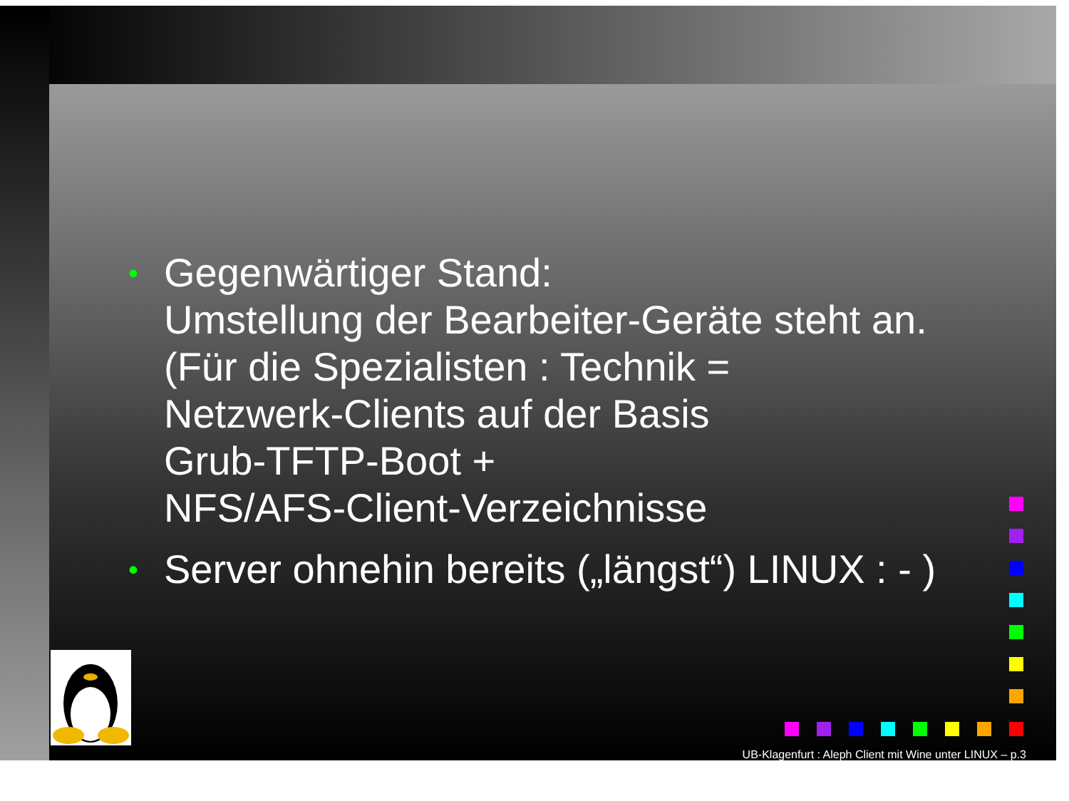•
Gegenwärtiger Stand:
Umstellung der Bearbeiter-Geräte steht an.
(Für die Spezialisten : Technik =
Netzwerk-Clients auf der Basis
Grub-TFTP-Boot +
NFS/AFS-Client-Verzeichnisse
•
Server ohnehin bereits („längst“) LINUX : - )
UB-Klagenfurt : Aleph Client mit Wine unter LINUX – p.3